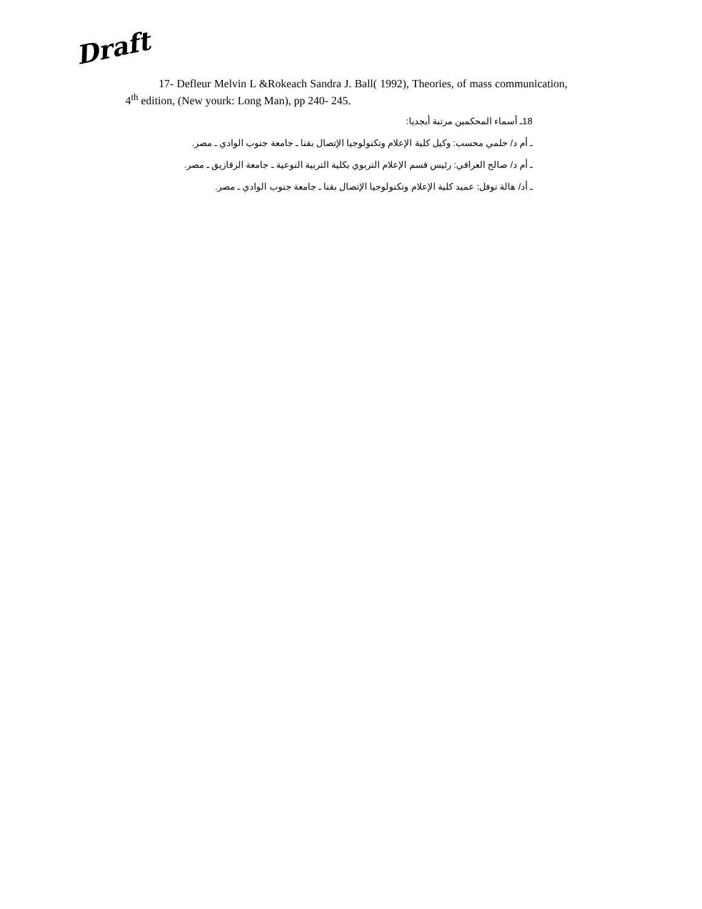Draft
17- Defleur Melvin L &Rokeach Sandra J. Ball( 1992), Theories, of mass communication, 4<sup>th</sup> edition, (New yourk: Long Man), pp 240- 245.
18ـ أسماء المحكمين مرتبة أبجديا:
ـ أم د/ حلمي محسب: وكيل كلية الإعلام وتكنولوجيا الإتصال بقنا ـ جامعة جنوب الوادي ـ مصر.
ـ أم د/ صالح العراقي: رئيس قسم الإعلام التربوي بكلية التربية النوعية ـ جامعة الزقازيق ـ مصر.
ـ أد/ هالة نوفل: عميد كلية الإعلام وتكنولوجيا الإتصال بقنا ـ جامعة جنوب الوادي ـ مصر.